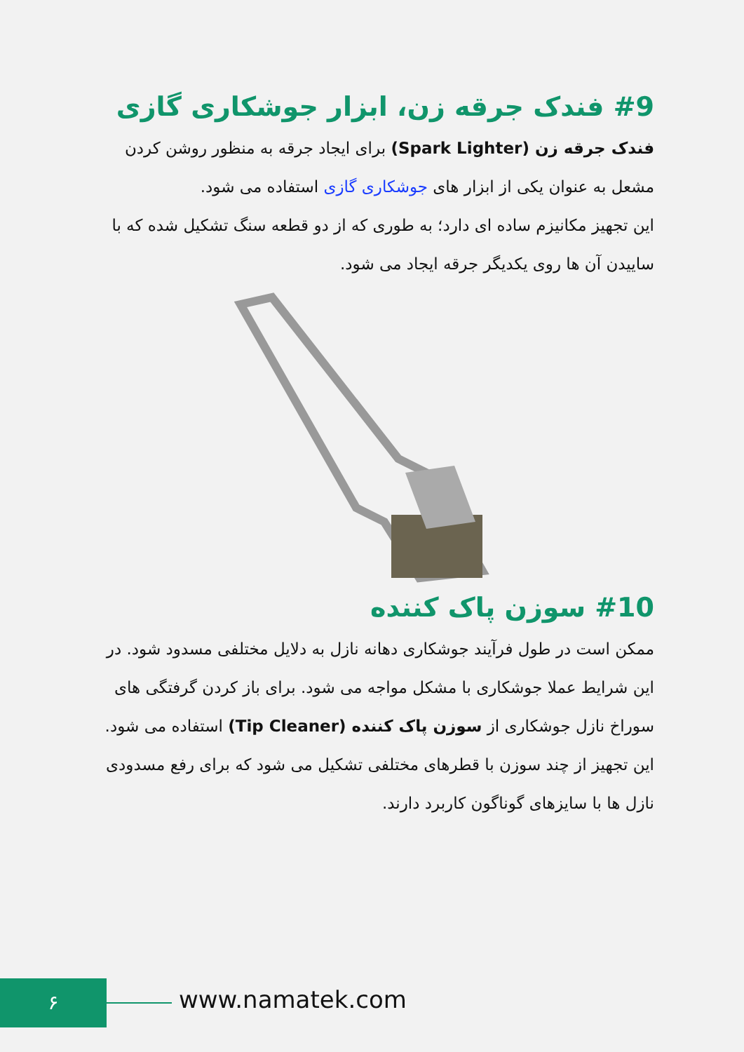#9 فندک جرقه زن، ابزار جوشکاری گازی
فندک جرقه زن (Spark Lighter) برای ایجاد جرقه به منظور روشن کردن مشعل به عنوان یکی از ابزار های جوشکاری گازی استفاده می شود.
این تجهیز مکانیزم ساده ای دارد؛ به طوری که از دو قطعه سنگ تشکیل شده که با ساییدن آن ها روی یکدیگر جرقه ایجاد می شود.
#10 سوزن پاک کننده
ممکن است در طول فرآیند جوشکاری دهانه نازل به دلایل مختلفی مسدود شود. در این شرایط عملا جوشکاری با مشکل مواجه می شود. برای باز کردن گرفتگی های سوراخ نازل جوشکاری از سوزن پاک کننده (Tip Cleaner) استفاده می شود.
این تجهیز از چند سوزن با قطرهای مختلفی تشکیل می شود که برای رفع مسدودی نازل ها با سایزهای گوناگون کاربرد دارند.
۶ www.namatek.com